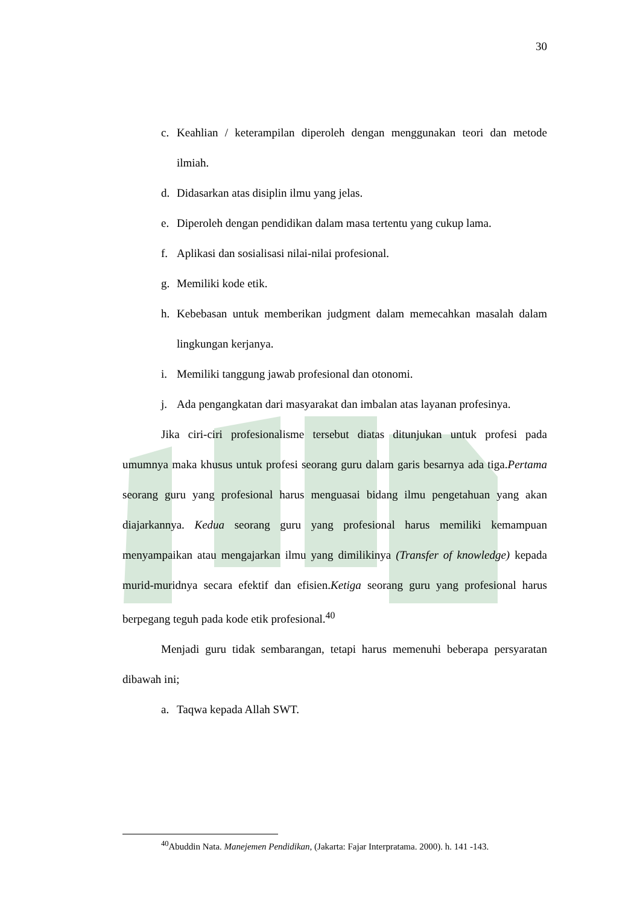30
c. Keahlian / keterampilan diperoleh dengan menggunakan teori dan metode ilmiah.
d. Didasarkan atas disiplin ilmu yang jelas.
e. Diperoleh dengan pendidikan dalam masa tertentu yang cukup lama.
f. Aplikasi dan sosialisasi nilai-nilai profesional.
g. Memiliki kode etik.
h. Kebebasan untuk memberikan judgment dalam memecahkan masalah dalam lingkungan kerjanya.
i. Memiliki tanggung jawab profesional dan otonomi.
j. Ada pengangkatan dari masyarakat dan imbalan atas layanan profesinya.
Jika ciri-ciri profesionalisme tersebut diatas ditunjukan untuk profesi pada umumnya maka khusus untuk profesi seorang guru dalam garis besarnya ada tiga.Pertama seorang guru yang profesional harus menguasai bidang ilmu pengetahuan yang akan diajarkannya. Kedua seorang guru yang profesional harus memiliki kemampuan menyampaikan atau mengajarkan ilmu yang dimilikinya (Transfer of knowledge) kepada murid-muridnya secara efektif dan efisien.Ketiga seorang guru yang profesional harus berpegang teguh pada kode etik profesional.<sup>40</sup>
Menjadi guru tidak sembarangan, tetapi harus memenuhi beberapa persyaratan dibawah ini;
a. Taqwa kepada Allah SWT.
<sup>40</sup> Abuddin Nata. Manejemen Pendidikan, (Jakarta: Fajar Interpratama. 2000). h. 141 -143.